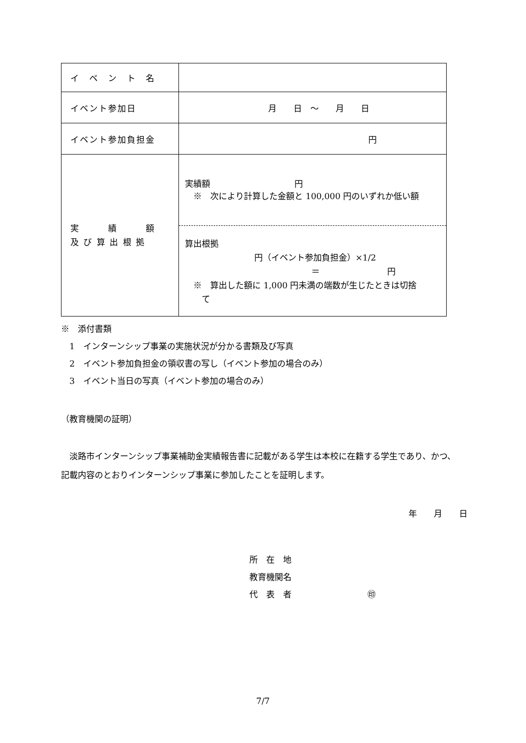| イ ベ ン ト 名 | |
| イベント参加日 | 月 日 ～ 月 日 |
| イベント参加負担金 | 円 |
| 実 績 額 及 び 算 出 根 拠 | 実績額 円 ※ 次により計算した金額と 100,000 円のいずれか低い額 算出根拠 円（イベント参加負担金）×1/2 ＝ 円 ※ 算出した額に 1,000 円未満の端数が生じたときは切捨 て |
※　添付書類
　1　インターンシップ事業の実施状況が分かる書類及び写真
　2　イベント参加負担金の領収書の写し（イベント参加の場合のみ）
　3　イベント当日の写真（イベント参加の場合のみ）
（教育機関の証明）
　淡路市インターンシップ事業補助金実績報告書に記載がある学生は本校に在籍する学生であり、かつ、記載内容のとおりインターンシップ事業に参加したことを証明します。
年　　月　　日
所　在　地
教育機関名
代　表　者　　　　　　　　　㊞
7/7